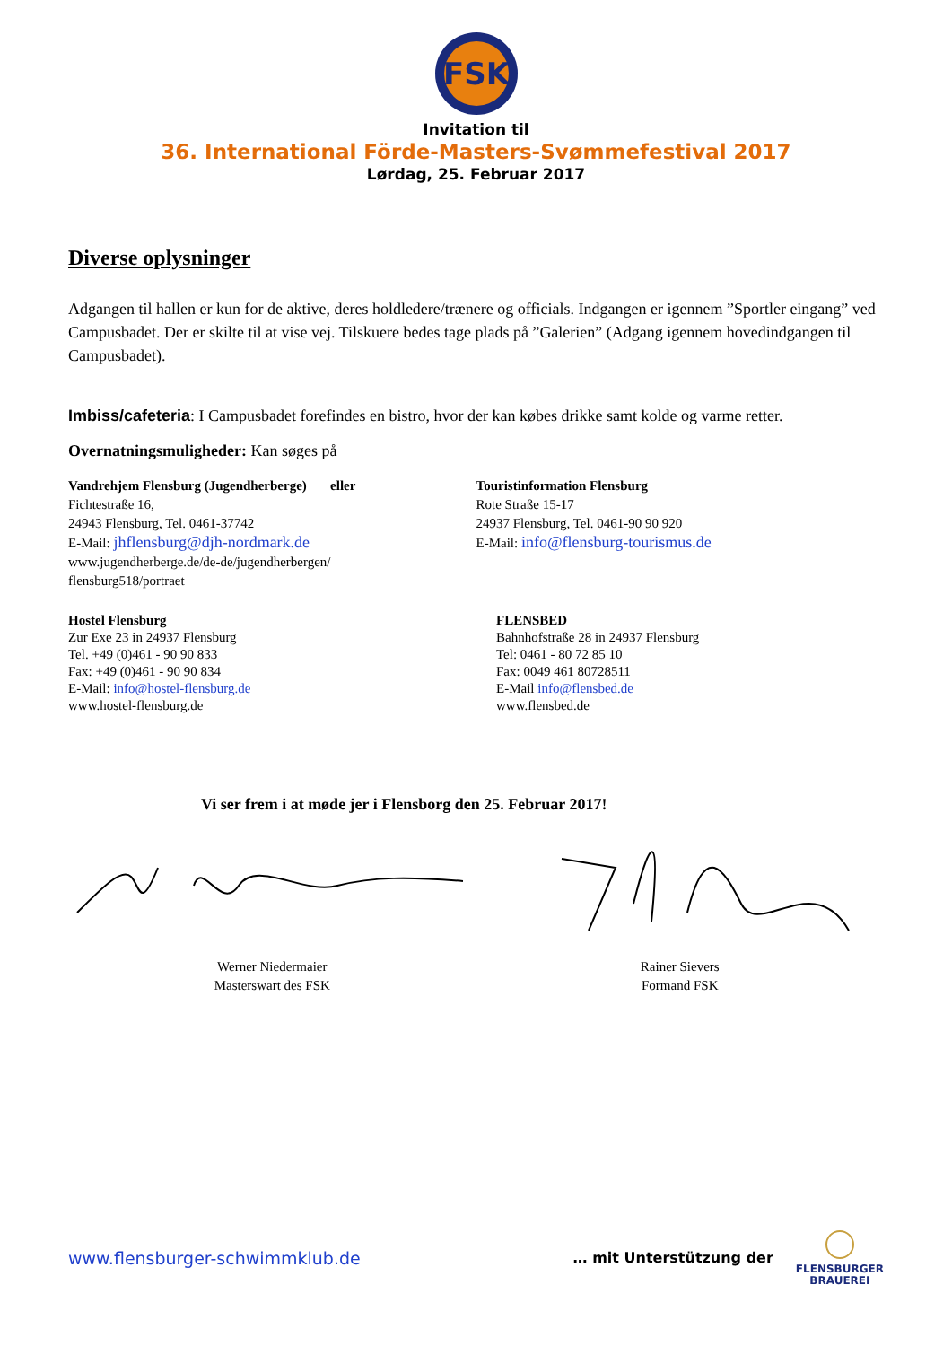FSK
Invitation til
36. International Förde-Masters-Svømmefestival 2017
Lørdag, 25. Februar 2017
Diverse oplysninger
Adgangen til hallen er kun for de aktive, deres holdledere/trænere og officials. Indgangen er igennem ”Sportler eingang” ved Campusbadet. Der er skilte til at vise vej. Tilskuere bedes tage plads på ”Galerien” (Adgang igennem hovedindgangen til Campusbadet).
Imbiss/cafeteria: I Campusbadet forefindes en bistro, hvor der kan købes drikke samt kolde og varme retter.
Overnatningsmuligheder: Kan søges på
Vandrehjem Flensburg (Jugendherberge) eller
Fichtestraße 16,
24943 Flensburg, Tel. 0461-37742
E-Mail: jhflensburg@djh-nordmark.de
www.jugendherberge.de/de-de/jugendherbergen/
flensburg518/portraet
Touristinformation Flensburg
Rote Straße 15-17
24937 Flensburg, Tel. 0461-90 90 920
E-Mail: info@flensburg-tourismus.de
Hostel Flensburg
Zur Exe 23 in 24937 Flensburg
Tel. +49 (0)461 - 90 90 833
Fax: +49 (0)461 - 90 90 834
E-Mail: info@hostel-flensburg.de
www.hostel-flensburg.de
FLENSBED
Bahnhofstraße 28 in 24937 Flensburg
Tel: 0461 - 80 72 85 10
Fax: 0049 461 80728511
E-Mail info@flensbed.de
www.flensbed.de
Vi ser frem i at møde jer i Flensborg den 25. Februar 2017!
Werner Niedermaier
Masterswart des FSK
Rainer Sievers
Formand FSK
www.flensburger-schwimmklub.de … mit Unterstützung der
FLENSBURGER
BRAUEREI